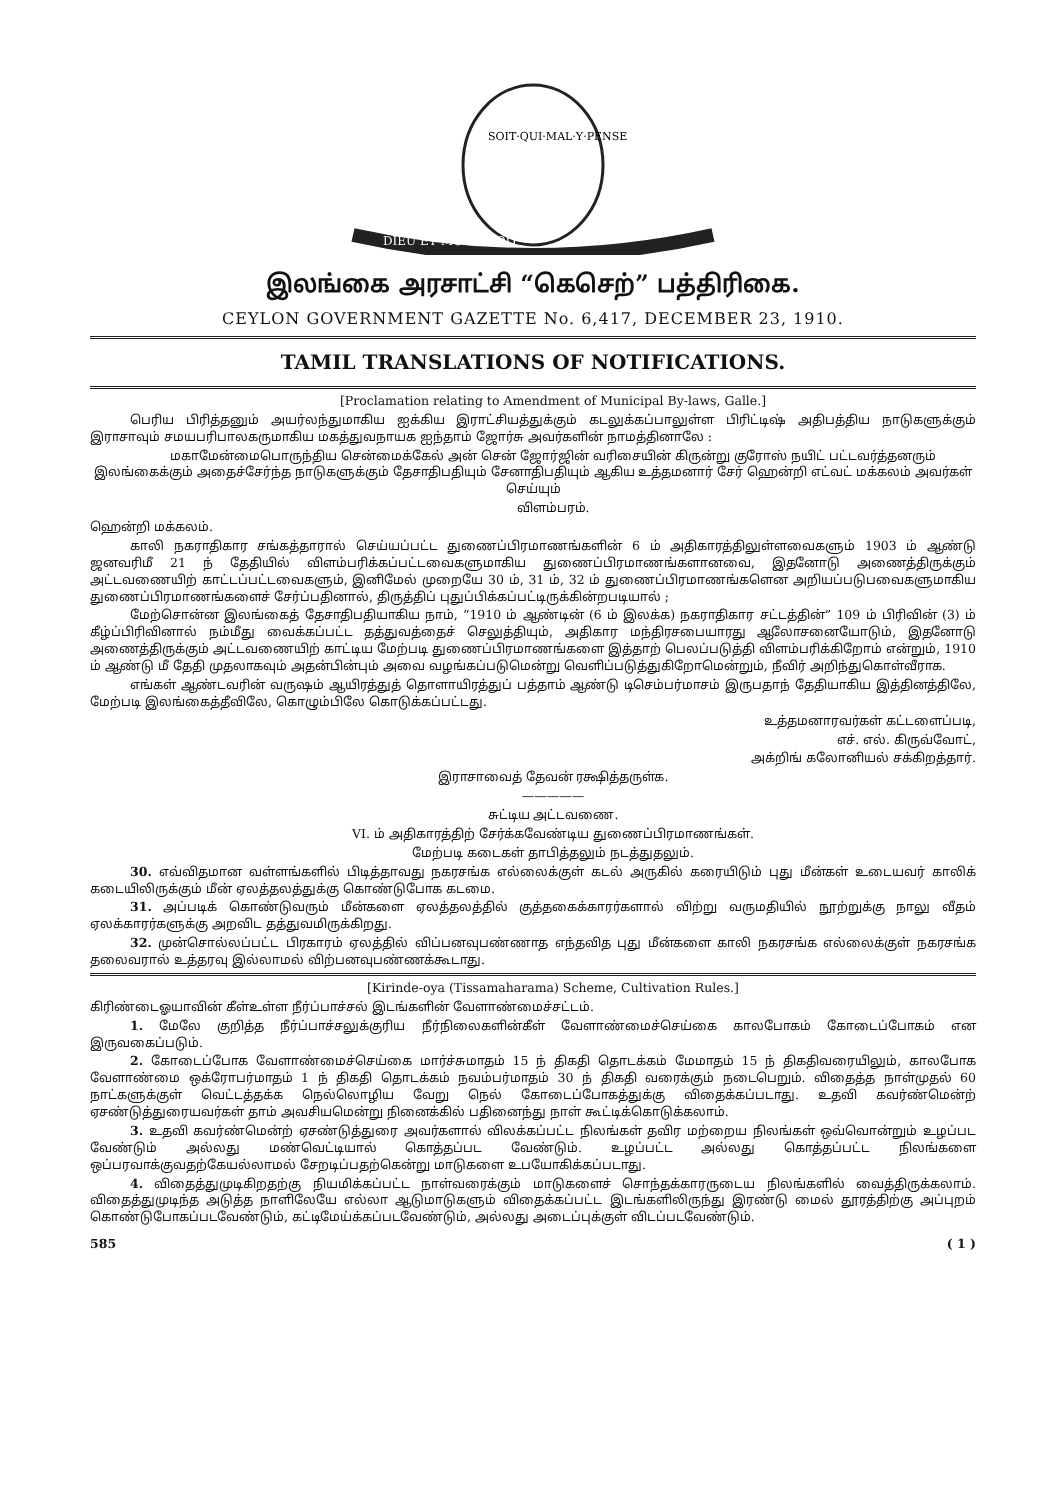SOIT·QUI·MAL·Y·PENSE
DIEU ET MON DROIT
இலங்கை அரசாட்சி “கெசெற்” பத்திரிகை.
CEYLON GOVERNMENT GAZETTE No. 6,417, DECEMBER 23, 1910.
TAMIL TRANSLATIONS OF NOTIFICATIONS.
[Proclamation relating to Amendment of Municipal By-laws, Galle.]
பெரிய பிரித்தனும் அயர்லந்துமாகிய ஐக்கிய இராட்சியத்துக்கும் கடலுக்கப்பாலுள்ள பிரிட்டிஷ் அதிபத்திய நாடுகளுக்கும் இராசாவும் சமயபரிபாலகருமாகிய மகத்துவநாயக ஐந்தாம் ஜோர்சு அவர்களின் நாமத்தினாலே :
மகாமேன்மைபொருந்திய சென்மைக்கேல் அன் சென் ஜோர்ஜின் வரிசையின் கிருன்று குரோஸ் நயிட் பட்டவர்த்தனரும் இலங்கைக்கும் அதைச்சேர்ந்த நாடுகளுக்கும் தேசாதிபதியும் சேனாதிபதியும் ஆகிய உத்தமனார் சேர் ஹென்றி எட்வட் மக்கலம் அவர்கள் செய்யும்
விளம்பரம்.
ஹென்றி மக்கலம்.
காலி நகராதிகார சங்கத்தாரால் செய்யப்பட்ட துணைப்பிரமாணங்களின் 6 ம் அதிகாரத்திலுள்ளவைகளும் 1903 ம் ஆண்டு ஜனவரிமீ 21 ந் தேதியில் விளம்பரிக்கப்பட்டவைகளுமாகிய துணைப்பிரமாணங்களானவை, இதனோடு அணைத்திருக்கும் அட்டவணையிற் காட்டப்பட்டவைகளும், இனிமேல் முறையே 30 ம், 31 ம், 32 ம் துணைப்பிரமாணங்களென அறியப்படுபவைகளுமாகிய துணைப்பிரமாணங்களைச் சேர்ப்பதினால், திருத்திப் புதுப்பிக்கப்பட்டிருக்கின்றபடியால் ;
மேற்சொன்ன இலங்கைத் தேசாதிபதியாகிய நாம், “1910 ம் ஆண்டின் (6 ம் இலக்க) நகராதிகார சட்டத்தின்” 109 ம் பிரிவின் (3) ம் கீழ்ப்பிரிவினால் நம்மீது வைக்கப்பட்ட தத்துவத்தைச் செலுத்தியும், அதிகார மந்திரசபையாரது ஆலோசனையோடும், இதனோடு அணைத்திருக்கும் அட்டவணையிற் காட்டிய மேற்படி துணைப்பிரமாணங்களை இத்தாற் பெலப்படுத்தி விளம்பரிக்கிறோம் என்றும், 1910 ம் ஆண்டு மீ தேதி முதலாகவும் அதன்பின்பும் அவை வழங்கப்படுமென்று வெளிப்படுத்துகிறோமென்றும், நீவிர் அறிந்துகொள்வீராக.
எங்கள் ஆண்டவரின் வருஷம் ஆயிரத்துத் தொளாயிரத்துப் பத்தாம் ஆண்டு டிசெம்பர்மாசம் இருபதாந் தேதியாகிய இத்தினத்திலே, மேற்படி இலங்கைத்தீவிலே, கொழும்பிலே கொடுக்கப்பட்டது.
உத்தமனாரவர்கள் கட்டளைப்படி,
எச். எல். கிருவ்வோட்,
அக்றிங் கலோனியல் சக்கிறத்தார்.
இராசாவைத் தேவன் ரக்ஷித்தருள்க.
—————
சுட்டிய அட்டவணை.
VI. ம் அதிகாரத்திற் சேர்க்கவேண்டிய துணைப்பிரமாணங்கள்.
மேற்படி கடைகள் தாபித்தலும் நடத்துதலும்.
30. எவ்விதமான வள்ளங்களில் பிடித்தாவது நகரசங்க எல்லைக்குள் கடல் அருகில் கரையிடும் புது மீன்கள் உடையவர் காலிக் கடையிலிருக்கும் மீன் ஏலத்தலத்துக்கு கொண்டுபோக கடமை.
31. அப்படிக் கொண்டுவரும் மீன்களை ஏலத்தலத்தில் குத்தகைக்காரர்களால் விற்று வருமதியில் நூற்றுக்கு நாலு வீதம் ஏலக்காரர்களுக்கு அறவிட தத்துவமிருக்கிறது.
32. முன்சொல்லப்பட்ட பிரகாரம் ஏலத்தில் விப்பனவுபண்ணாத எந்தவித புது மீன்களை காலி நகரசங்க எல்லைக்குள் நகரசங்க தலைவரால் உத்தரவு இல்லாமல் விற்பனவுபண்ணக்கூடாது.
[Kirinde-oya (Tissamaharama) Scheme, Cultivation Rules.]
கிரிண்டைஓயாவின் கீள்உள்ள நீர்ப்பாச்சல் இடங்களின் வேளாண்மைச்சட்டம்.
1. மேலே குறித்த நீர்ப்பாச்சலுக்குரிய நீர்நிலைகளின்கீள் வேளாண்மைச்செய்கை காலபோகம் கோடைப்போகம் என இருவகைப்படும்.
2. கோடைப்போக வேளாண்மைச்செய்கை மார்ச்சுமாதம் 15 ந் திகதி தொடக்கம் மேமாதம் 15 ந் திகதிவரையிலும், காலபோக வேளாண்மை ஒக்ரோபர்மாதம் 1 ந் திகதி தொடக்கம் நவம்பர்மாதம் 30 ந் திகதி வரைக்கும் நடைபெறும். விதைத்த நாள்முதல் 60 நாட்களுக்குள் வெட்டத்தக்க நெல்லொழிய வேறு நெல் கோடைப்போகத்துக்கு விதைக்கப்படாது. உதவி கவர்ண்மென்ற் ஏசண்டுத்துரையவர்கள் தாம் அவசியமென்று நினைக்கில் பதினைந்து நாள் கூட்டிக்கொடுக்கலாம்.
3. உதவி கவர்ண்மென்ற் ஏசண்டுத்துரை அவர்களால் விலக்கப்பட்ட நிலங்கள் தவிர மற்றைய நிலங்கள் ஒவ்வொன்றும் உழப்பட வேண்டும் அல்லது மண்வெட்டியால் கொத்தப்பட வேண்டும். உழப்பட்ட அல்லது கொத்தப்பட்ட நிலங்களை ஒப்பரவாக்குவதற்கேயல்லாமல் சேறடிப்பதற்கென்று மாடுகளை உபயோகிக்கப்படாது.
4. விதைத்துமுடிகிறதற்கு நியமிக்கப்பட்ட நாள்வரைக்கும் மாடுகளைச் சொந்தக்காரருடைய நிலங்களில் வைத்திருக்கலாம். விதைத்துமுடிந்த அடுத்த நாளிலேயே எல்லா ஆடுமாடுகளும் விதைக்கப்பட்ட இடங்களிலிருந்து இரண்டு மைல் தூரத்திற்கு அப்புறம் கொண்டுபோகப்படவேண்டும், கட்டிமேய்க்கப்படவேண்டும், அல்லது அடைப்புக்குள் விடப்படவேண்டும்.
585 ( 1 )